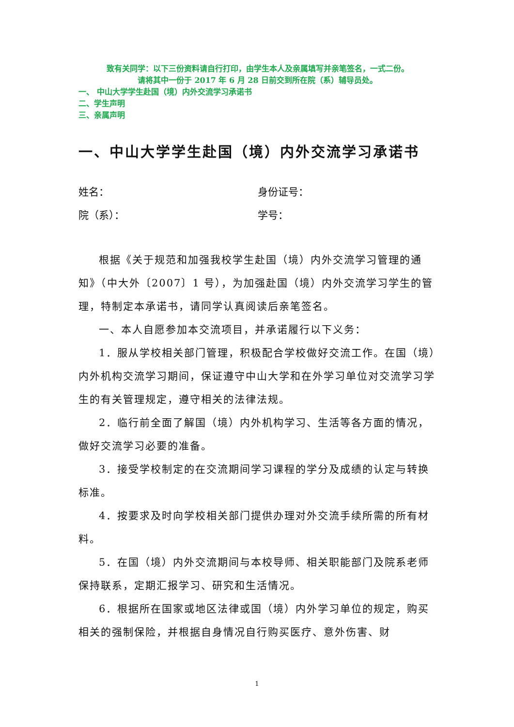致有关同学：以下三份资料请自行打印，由学生本人及亲属填写并亲笔签名，一式二份。
请将其中一份于 2017 年 6 月 28 日前交到所在院（系）辅导员处。
一、 中山大学学生赴国（境）内外交流学习承诺书
二、学生声明
三、亲属声明
一、中山大学学生赴国（境）内外交流学习承诺书
姓名： 身份证号：
院（系）： 学号：
根据《关于规范和加强我校学生赴国（境）内外交流学习管理的通知》（中大外〔2007〕1 号），为加强赴国（境）内外交流学习学生的管理，特制定本承诺书，请同学认真阅读后亲笔签名。
一、本人自愿参加本交流项目，并承诺履行以下义务：
1．服从学校相关部门管理，积极配合学校做好交流工作。在国（境）内外机构交流学习期间，保证遵守中山大学和在外学习单位对交流学习学生的有关管理规定，遵守相关的法律法规。
2．临行前全面了解国（境）内外机构学习、生活等各方面的情况，做好交流学习必要的准备。
3．接受学校制定的在交流期间学习课程的学分及成绩的认定与转换标准。
4．按要求及时向学校相关部门提供办理对外交流手续所需的所有材料。
5．在国（境）内外交流期间与本校导师、相关职能部门及院系老师保持联系，定期汇报学习、研究和生活情况。
6．根据所在国家或地区法律或国（境）内外学习单位的规定，购买相关的强制保险，并根据自身情况自行购买医疗、意外伤害、财
1